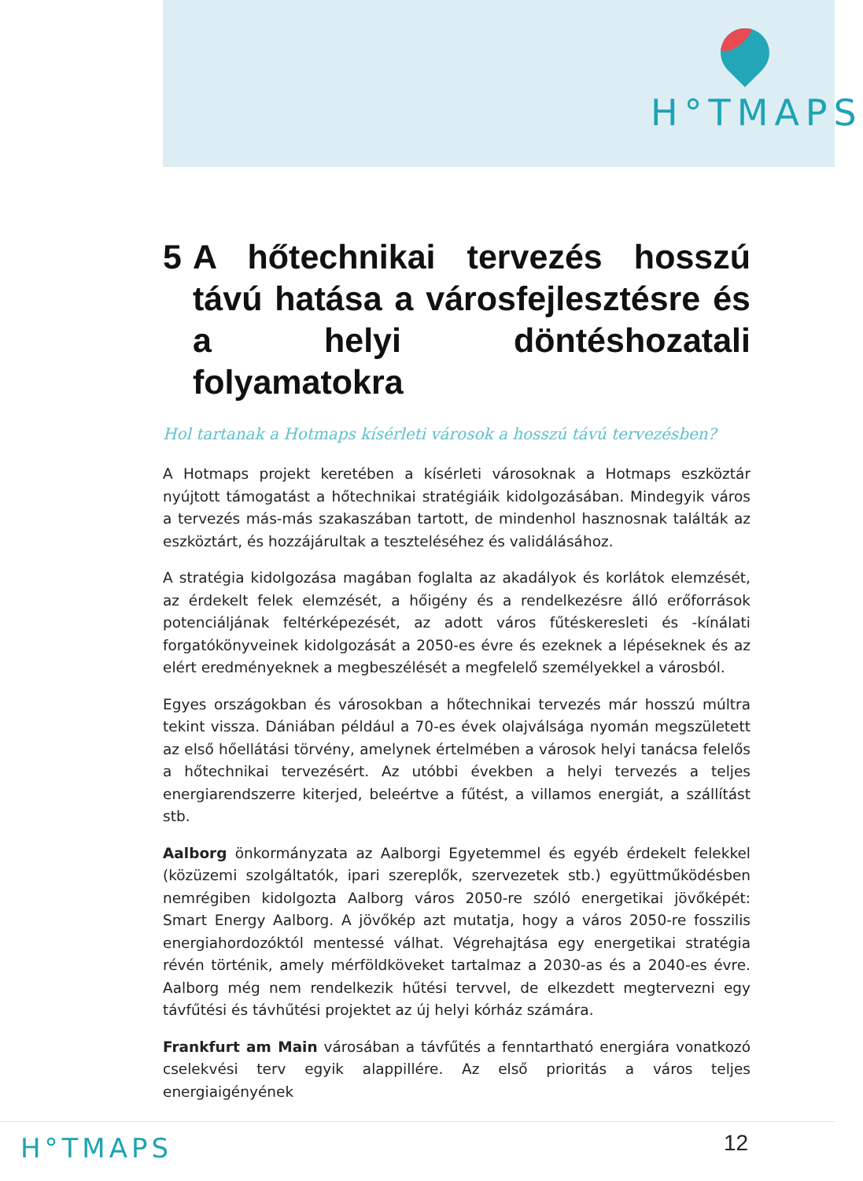H°TMAPS
5 A hőtechnikai tervezés hosszú távú hatása a városfejlesztésre és a helyi döntéshozatali folyamatokra
Hol tartanak a Hotmaps kísérleti városok a hosszú távú tervezésben?
A Hotmaps projekt keretében a kísérleti városoknak a Hotmaps eszköztár nyújtott támogatást a hőtechnikai stratégiáik kidolgozásában. Mindegyik város a tervezés más-más szakaszában tartott, de mindenhol hasznosnak találták az eszköztárt, és hozzájárultak a teszteléséhez és validálásához.
A stratégia kidolgozása magában foglalta az akadályok és korlátok elemzését, az érdekelt felek elemzését, a hőigény és a rendelkezésre álló erőforrások potenciáljának feltérképezését, az adott város fűtéskeresleti és -kínálati forgatókönyveinek kidolgozását a 2050-es évre és ezeknek a lépéseknek és az elért eredményeknek a megbeszélését a megfelelő személyekkel a városból.
Egyes országokban és városokban a hőtechnikai tervezés már hosszú múltra tekint vissza. Dániában például a 70-es évek olajválsága nyomán megszületett az első hőellátási törvény, amelynek értelmében a városok helyi tanácsa felelős a hőtechnikai tervezésért. Az utóbbi években a helyi tervezés a teljes energiarendszerre kiterjed, beleértve a fűtést, a villamos energiát, a szállítást stb.
Aalborg önkormányzata az Aalborgi Egyetemmel és egyéb érdekelt felekkel (közüzemi szolgáltatók, ipari szereplők, szervezetek stb.) együttműködésben nemrégiben kidolgozta Aalborg város 2050-re szóló energetikai jövőképét: Smart Energy Aalborg. A jövőkép azt mutatja, hogy a város 2050-re fosszilis energiahordozóktól mentessé válhat. Végrehajtása egy energetikai stratégia révén történik, amely mérföldköveket tartalmaz a 2030-as és a 2040-es évre. Aalborg még nem rendelkezik hűtési tervvel, de elkezdett megtervezni egy távfűtési és távhűtési projektet az új helyi kórház számára.
Frankfurt am Main városában a távfűtés a fenntartható energiára vonatkozó cselekvési terv egyik alappillére. Az első prioritás a város teljes energiaigényének
H°TMAPS 12